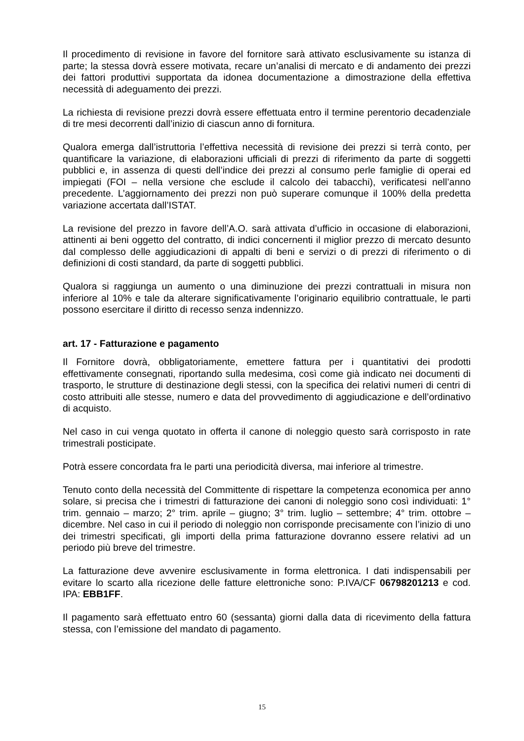Il procedimento di revisione in favore del fornitore sarà attivato esclusivamente su istanza di parte; la stessa dovrà essere motivata, recare un’analisi di mercato e di andamento dei prezzi dei fattori produttivi supportata da idonea documentazione a dimostrazione della effettiva necessità di adeguamento dei prezzi.
La richiesta di revisione prezzi dovrà essere effettuata entro il termine perentorio decadenziale di tre mesi decorrenti dall’inizio di ciascun anno di fornitura.
Qualora emerga dall’istruttoria l’effettiva necessità di revisione dei prezzi si terrà conto, per quantificare la variazione, di elaborazioni ufficiali di prezzi di riferimento da parte di soggetti pubblici e, in assenza di questi dell’indice dei prezzi al consumo perle famiglie di operai ed impiegati (FOI – nella versione che esclude il calcolo dei tabacchi), verificatesi nell’anno precedente. L’aggiornamento dei prezzi non può superare comunque il 100% della predetta variazione accertata dall’ISTAT.
La revisione del prezzo in favore dell’A.O. sarà attivata d’ufficio in occasione di elaborazioni, attinenti ai beni oggetto del contratto, di indici concernenti il miglior prezzo di mercato desunto dal complesso delle aggiudicazioni di appalti di beni e servizi o di prezzi di riferimento o di definizioni di costi standard, da parte di soggetti pubblici.
Qualora si raggiunga un aumento o una diminuzione dei prezzi contrattuali in misura non inferiore al 10% e tale da alterare significativamente l’originario equilibrio contrattuale, le parti possono esercitare il diritto di recesso senza indennizzo.
art. 17 - Fatturazione e pagamento
Il Fornitore dovrà, obbligatoriamente, emettere fattura per i quantitativi dei prodotti effettivamente consegnati, riportando sulla medesima, così come già indicato nei documenti di trasporto, le strutture di destinazione degli stessi, con la specifica dei relativi numeri di centri di costo attribuiti alle stesse, numero e data del provvedimento di aggiudicazione e dell’ordinativo di acquisto.
Nel caso in cui venga quotato in offerta il canone di noleggio questo sarà corrisposto in rate trimestrali posticipate.
Potrà essere concordata fra le parti una periodicità diversa, mai inferiore al trimestre.
Tenuto conto della necessità del Committente di rispettare la competenza economica per anno solare, si precisa che i trimestri di fatturazione dei canoni di noleggio sono così individuati: 1° trim. gennaio – marzo; 2° trim. aprile – giugno; 3° trim. luglio – settembre; 4° trim. ottobre – dicembre. Nel caso in cui il periodo di noleggio non corrisponde precisamente con l’inizio di uno dei trimestri specificati, gli importi della prima fatturazione dovranno essere relativi ad un periodo più breve del trimestre.
La fatturazione deve avvenire esclusivamente in forma elettronica. I dati indispensabili per evitare lo scarto alla ricezione delle fatture elettroniche sono: P.IVA/CF 06798201213 e cod. IPA: EBB1FF.
Il pagamento sarà effettuato entro 60 (sessanta) giorni dalla data di ricevimento della fattura stessa, con l’emissione del mandato di pagamento.
15